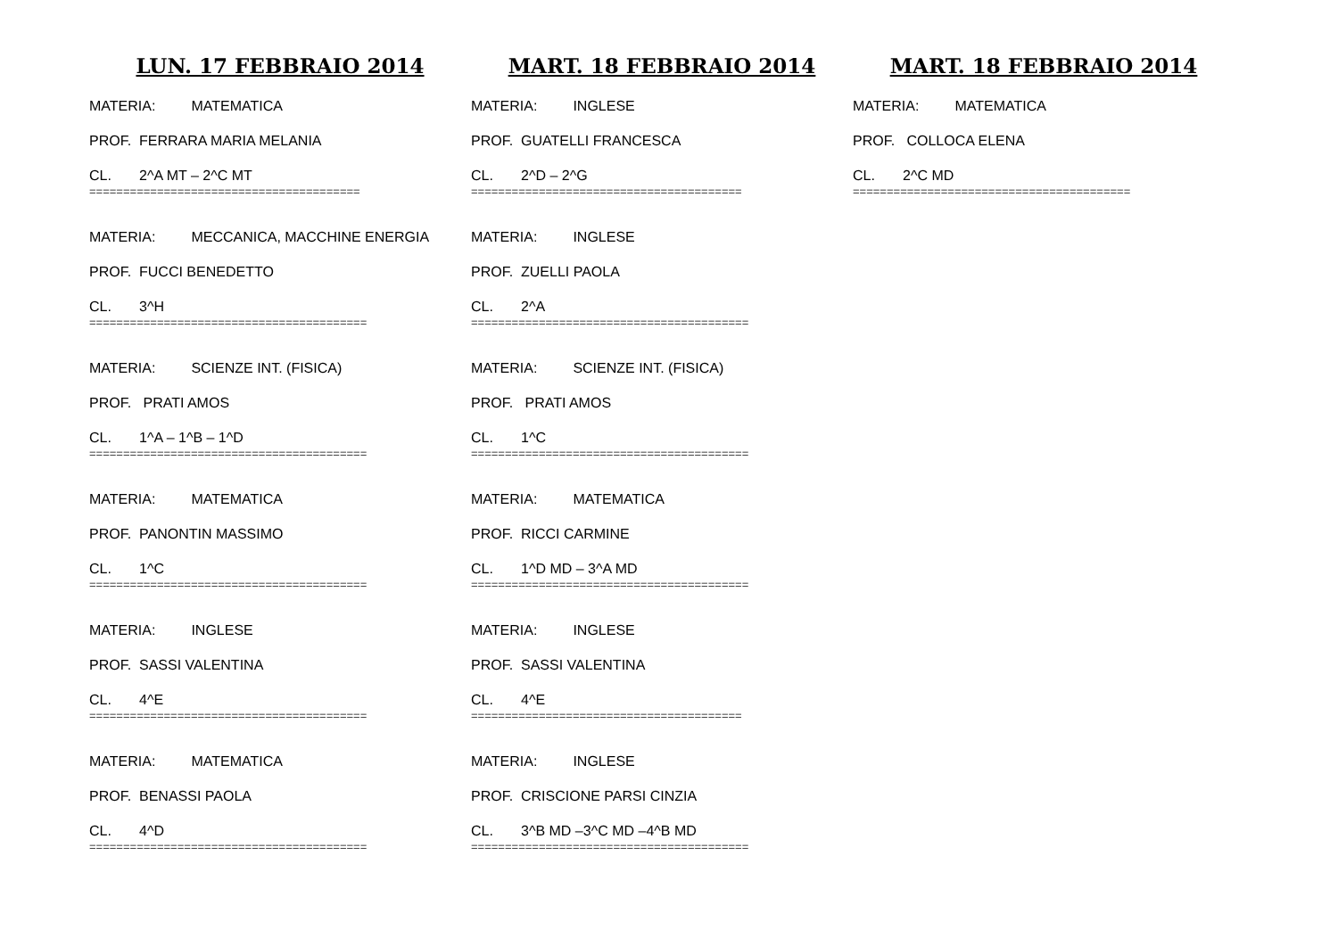LUN. 17 FEBBRAIO 2014
MATERIA: MATEMATICA
PROF. FERRARA MARIA MELANIA
CL. 2^A MT – 2^C MT
========================================
MATERIA: MECCANICA, MACCHINE ENERGIA
PROF. FUCCI BENEDETTO
CL. 3^H
=========================================
MATERIA: SCIENZE INT. (FISICA)
PROF. PRATI AMOS
CL. 1^A – 1^B – 1^D
=========================================
MATERIA: MATEMATICA
PROF. PANONTIN MASSIMO
CL. 1^C
=========================================
MATERIA: INGLESE
PROF. SASSI VALENTINA
CL. 4^E
=========================================
MATERIA: MATEMATICA
PROF. BENASSI PAOLA
CL. 4^D
=========================================
MART. 18 FEBBRAIO 2014
MATERIA: INGLESE
PROF. GUATELLI FRANCESCA
CL. 2^D – 2^G
========================================
MATERIA: INGLESE
PROF. ZUELLI PAOLA
CL. 2^A
=========================================
MATERIA: SCIENZE INT. (FISICA)
PROF. PRATI AMOS
CL. 1^C
=========================================
MATERIA: MATEMATICA
PROF. RICCI CARMINE
CL. 1^D MD – 3^A MD
=========================================
MATERIA: INGLESE
PROF. SASSI VALENTINA
CL. 4^E
========================================
MATERIA: INGLESE
PROF. CRISCIONE PARSI CINZIA
CL. 3^B MD –3^C MD –4^B MD
=========================================
MART. 18 FEBBRAIO 2014
MATERIA: MATEMATICA
PROF. COLLOCA ELENA
CL. 2^C MD
=========================================